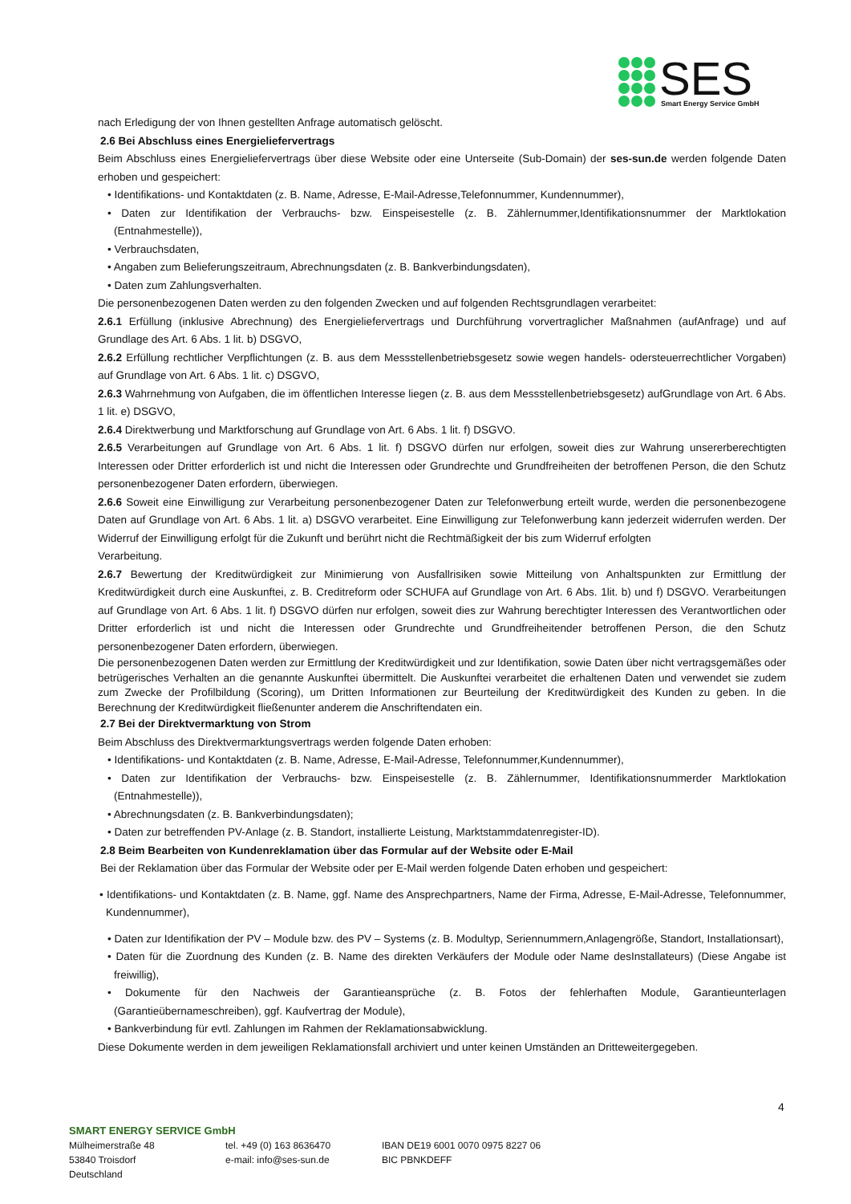SES
Smart Energy Service GmbH
nach Erledigung der von Ihnen gestellten Anfrage automatisch gelöscht.
2.6 Bei Abschluss eines Energieliefervertrags
Beim Abschluss eines Energieliefervertrags über diese Website oder eine Unterseite (Sub-Domain) der ses-sun.de werden folgende Daten erhoben und gespeichert:
• Identifikations- und Kontaktdaten (z. B. Name, Adresse, E-Mail-Adresse,Telefonnummer, Kundennummer),
• Daten zur Identifikation der Verbrauchs- bzw. Einspeisestelle (z. B. Zählernummer,Identifikationsnummer der Marktlokation (Entnahmestelle)),
• Verbrauchsdaten,
• Angaben zum Belieferungszeitraum, Abrechnungsdaten (z. B. Bankverbindungsdaten),
• Daten zum Zahlungsverhalten.
Die personenbezogenen Daten werden zu den folgenden Zwecken und auf folgenden Rechtsgrundlagen verarbeitet:
2.6.1 Erfüllung (inklusive Abrechnung) des Energieliefervertrags und Durchführung vorvertraglicher Maßnahmen (aufAnfrage) und auf Grundlage des Art. 6 Abs. 1 lit. b) DSGVO,
2.6.2 Erfüllung rechtlicher Verpflichtungen (z. B. aus dem Messstellenbetriebsgesetz sowie wegen handels- odersteuerrechtlicher Vorgaben) auf Grundlage von Art. 6 Abs. 1 lit. c) DSGVO,
2.6.3 Wahrnehmung von Aufgaben, die im öffentlichen Interesse liegen (z. B. aus dem Messstellenbetriebsgesetz) aufGrundlage von Art. 6 Abs. 1 lit. e) DSGVO,
2.6.4 Direktwerbung und Marktforschung auf Grundlage von Art. 6 Abs. 1 lit. f) DSGVO.
2.6.5 Verarbeitungen auf Grundlage von Art. 6 Abs. 1 lit. f) DSGVO dürfen nur erfolgen, soweit dies zur Wahrung unsererberechtigten Interessen oder Dritter erforderlich ist und nicht die Interessen oder Grundrechte und Grundfreiheiten der betroffenen Person, die den Schutz personenbezogener Daten erfordern, überwiegen.
2.6.6 Soweit eine Einwilligung zur Verarbeitung personenbezogener Daten zur Telefonwerbung erteilt wurde, werden die personenbezogene Daten auf Grundlage von Art. 6 Abs. 1 lit. a) DSGVO verarbeitet. Eine Einwilligung zur Telefonwerbung kann jederzeit widerrufen werden. Der Widerruf der Einwilligung erfolgt für die Zukunft und berührt nicht die Rechtmäßigkeit der bis zum Widerruf erfolgten
Verarbeitung.
2.6.7 Bewertung der Kreditwürdigkeit zur Minimierung von Ausfallrisiken sowie Mitteilung von Anhaltspunkten zur Ermittlung der Kreditwürdigkeit durch eine Auskunftei, z. B. Creditreform oder SCHUFA auf Grundlage von Art. 6 Abs. 1lit. b) und f) DSGVO. Verarbeitungen auf Grundlage von Art. 6 Abs. 1 lit. f) DSGVO dürfen nur erfolgen, soweit dies zur Wahrung berechtigter Interessen des Verantwortlichen oder Dritter erforderlich ist und nicht die Interessen oder Grundrechte und Grundfreiheitender betroffenen Person, die den Schutz personenbezogener Daten erfordern, überwiegen.
Die personenbezogenen Daten werden zur Ermittlung der Kreditwürdigkeit und zur Identifikation, sowie Daten über nicht vertragsgemäßes oder betrügerisches Verhalten an die genannte Auskunftei übermittelt. Die Auskunftei verarbeitet die erhaltenen Daten und verwendet sie zudem zum Zwecke der Profilbildung (Scoring), um Dritten Informationen zur Beurteilung der Kreditwürdigkeit des Kunden zu geben. In die Berechnung der Kreditwürdigkeit fließenunter anderem die Anschriftendaten ein.
2.7 Bei der Direktvermarktung von Strom
Beim Abschluss des Direktvermarktungsvertrags werden folgende Daten erhoben:
• Identifikations- und Kontaktdaten (z. B. Name, Adresse, E-Mail-Adresse, Telefonnummer,Kundennummer),
• Daten zur Identifikation der Verbrauchs- bzw. Einspeisestelle (z. B. Zählernummer, Identifikationsnummerder Marktlokation (Entnahmestelle)),
• Abrechnungsdaten (z. B. Bankverbindungsdaten);
• Daten zur betreffenden PV-Anlage (z. B. Standort, installierte Leistung, Marktstammdatenregister-ID).
2.8 Beim Bearbeiten von Kundenreklamation über das Formular auf der Website oder E-Mail
Bei der Reklamation über das Formular der Website oder per E-Mail werden folgende Daten erhoben und gespeichert:
• Identifikations- und Kontaktdaten (z. B. Name, ggf. Name des Ansprechpartners, Name der Firma, Adresse, E-Mail-Adresse, Telefonnummer, Kundennummer),
• Daten zur Identifikation der PV – Module bzw. des PV – Systems (z. B. Modultyp, Seriennummern,Anlagengröße, Standort, Installationsart),
• Daten für die Zuordnung des Kunden (z. B. Name des direkten Verkäufers der Module oder Name desInstallateurs) (Diese Angabe ist freiwillig),
• Dokumente für den Nachweis der Garantieansprüche (z. B. Fotos der fehlerhaften Module, Garantieunterlagen (Garantieübernameschreiben), ggf. Kaufvertrag der Module),
• Bankverbindung für evtl. Zahlungen im Rahmen der Reklamationsabwicklung.
Diese Dokumente werden in dem jeweiligen Reklamationsfall archiviert und unter keinen Umständen an Dritteweitergegeben.
4
SMART ENERGY SERVICE GmbH
Mülheimerstraße 48 tel. +49 (0) 163 8636470 IBAN DE19 6001 0070 0975 8227 06
53840 Troisdorf e-mail: info@ses-sun.de BIC PBNKDEFF
Deutschland